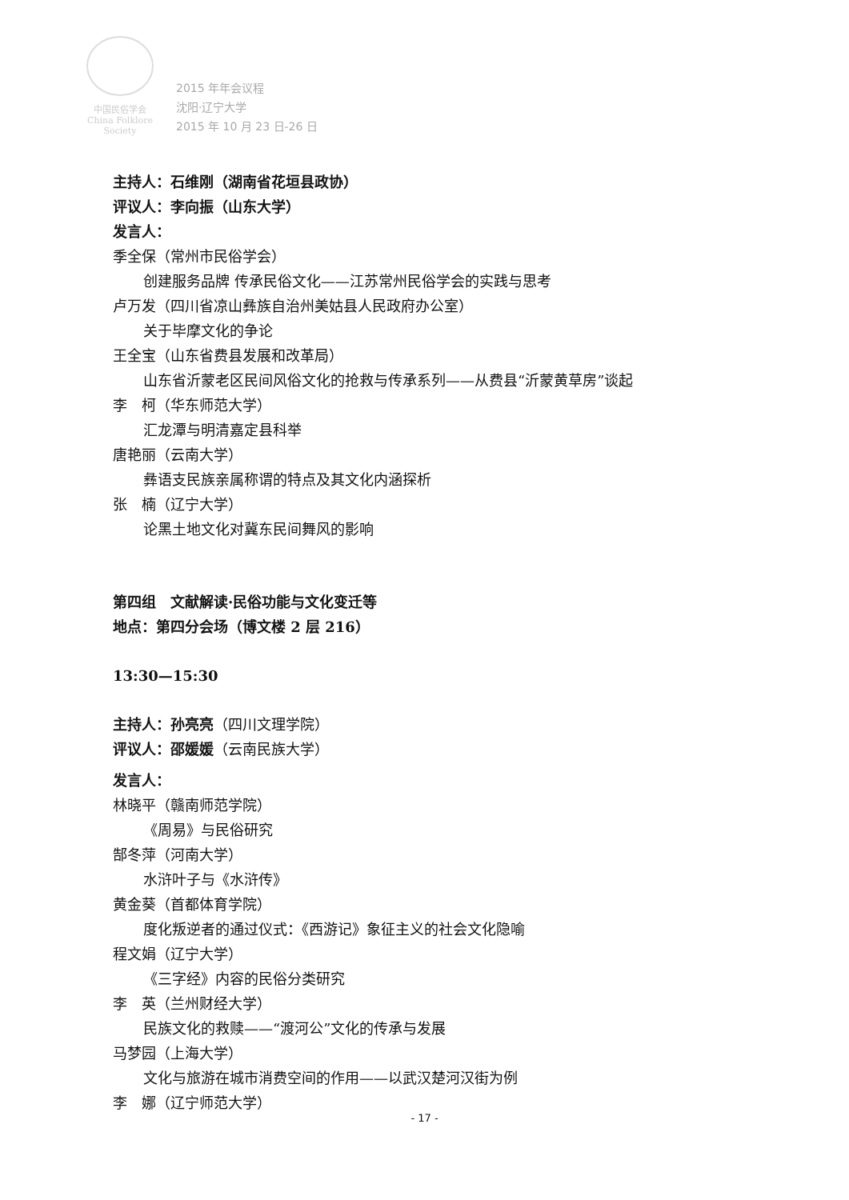中国民俗学会
China Folklore Society
2015 年年会议程
沈阳·辽宁大学
2015 年 10 月 23 日-26 日
主持人：石维刚（湖南省花垣县政协）
评议人：李向振（山东大学）
发言人：
季全保（常州市民俗学会）
创建服务品牌 传承民俗文化——江苏常州民俗学会的实践与思考
卢万发（四川省凉山彝族自治州美姑县人民政府办公室）
关于毕摩文化的争论
王全宝（山东省费县发展和改革局）
山东省沂蒙老区民间风俗文化的抢救与传承系列——从费县“沂蒙黄草房”谈起
李　柯（华东师范大学）
汇龙潭与明清嘉定县科举
唐艳丽（云南大学）
彝语支民族亲属称谓的特点及其文化内涵探析
张　楠（辽宁大学）
论黑土地文化对冀东民间舞风的影响
第四组　文献解读·民俗功能与文化变迁等
地点：第四分会场（博文楼 2 层 216）
13:30—15:30
主持人：孙亮亮（四川文理学院）
评议人：邵媛媛（云南民族大学）
发言人：
林晓平（赣南师范学院）
《周易》与民俗研究
郜冬萍（河南大学）
水浒叶子与《水浒传》
黄金葵（首都体育学院）
度化叛逆者的通过仪式：《西游记》象征主义的社会文化隐喻
程文娟（辽宁大学）
《三字经》内容的民俗分类研究
李　英（兰州财经大学）
民族文化的救赎——“渡河公”文化的传承与发展
马梦园（上海大学）
文化与旅游在城市消费空间的作用——以武汉楚河汉街为例
李　娜（辽宁师范大学）
- 17 -